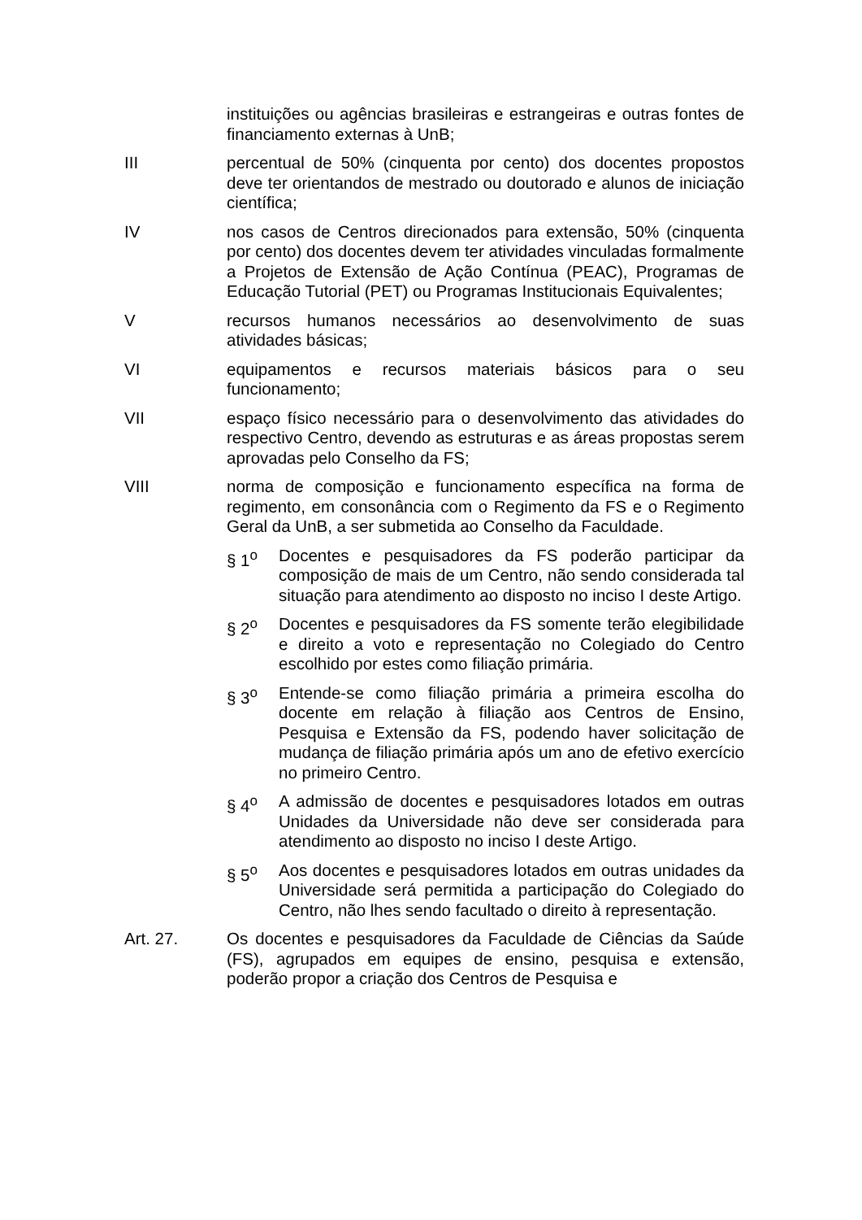instituições ou agências brasileiras e estrangeiras e outras fontes de financiamento externas à UnB;
III percentual de 50% (cinquenta por cento) dos docentes propostos deve ter orientandos de mestrado ou doutorado e alunos de iniciação científica;
IV nos casos de Centros direcionados para extensão, 50% (cinquenta por cento) dos docentes devem ter atividades vinculadas formalmente a Projetos de Extensão de Ação Contínua (PEAC), Programas de Educação Tutorial (PET) ou Programas Institucionais Equivalentes;
V recursos humanos necessários ao desenvolvimento de suas atividades básicas;
VI equipamentos e recursos materiais básicos para o seu funcionamento;
VII espaço físico necessário para o desenvolvimento das atividades do respectivo Centro, devendo as estruturas e as áreas propostas serem aprovadas pelo Conselho da FS;
VIII norma de composição e funcionamento específica na forma de regimento, em consonância com o Regimento da FS e o Regimento Geral da UnB, a ser submetida ao Conselho da Faculdade.
§ 1<sup>o</sup> Docentes e pesquisadores da FS poderão participar da composição de mais de um Centro, não sendo considerada tal situação para atendimento ao disposto no inciso I deste Artigo.
§ 2<sup>o</sup> Docentes e pesquisadores da FS somente terão elegibilidade e direito a voto e representação no Colegiado do Centro escolhido por estes como filiação primária.
§ 3<sup>o</sup> Entende-se como filiação primária a primeira escolha do docente em relação à filiação aos Centros de Ensino, Pesquisa e Extensão da FS, podendo haver solicitação de mudança de filiação primária após um ano de efetivo exercício no primeiro Centro.
§ 4<sup>o</sup> A admissão de docentes e pesquisadores lotados em outras Unidades da Universidade não deve ser considerada para atendimento ao disposto no inciso I deste Artigo.
§ 5<sup>o</sup> Aos docentes e pesquisadores lotados em outras unidades da Universidade será permitida a participação do Colegiado do Centro, não lhes sendo facultado o direito à representação.
Art. 27. Os docentes e pesquisadores da Faculdade de Ciências da Saúde (FS), agrupados em equipes de ensino, pesquisa e extensão, poderão propor a criação dos Centros de Pesquisa e